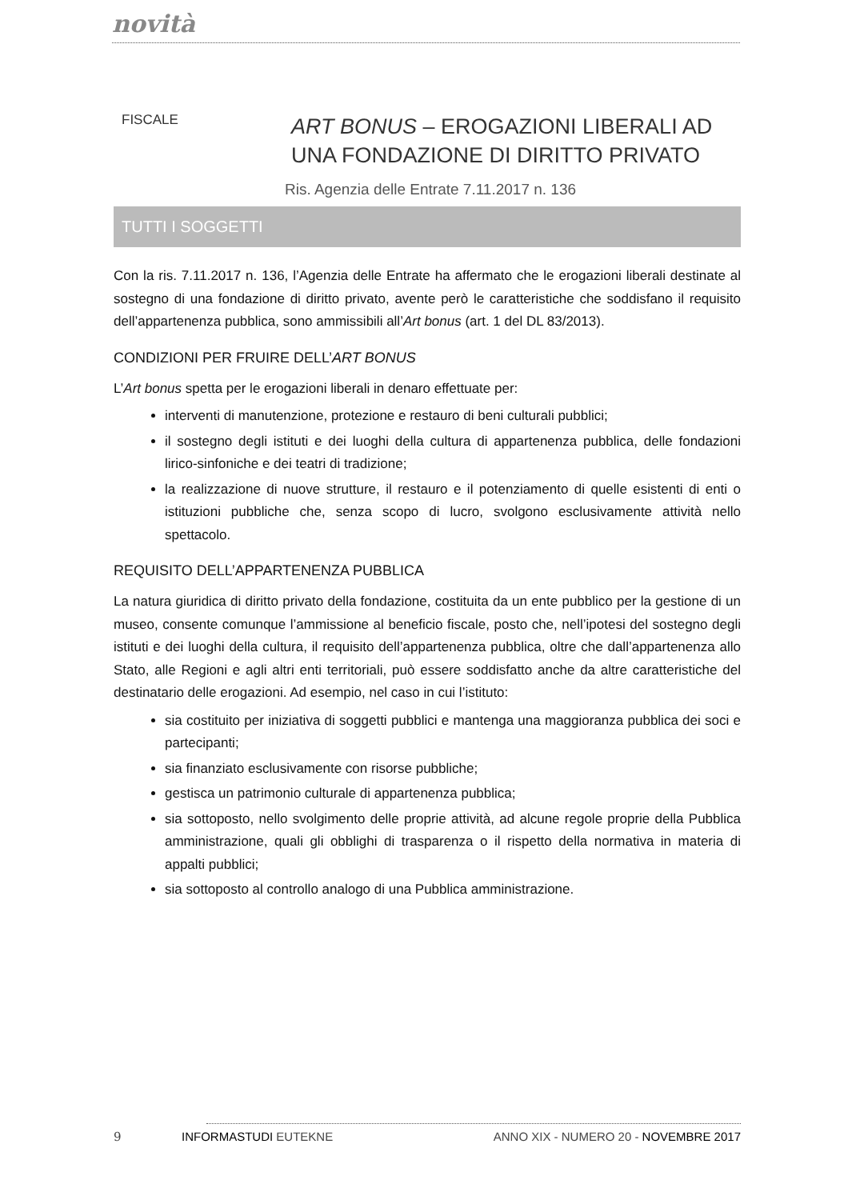novità
FISCALE
ART BONUS – EROGAZIONI LIBERALI AD
UNA FONDAZIONE DI DIRITTO PRIVATO
Ris. Agenzia delle Entrate 7.11.2017 n. 136
TUTTI I SOGGETTI
Con la ris. 7.11.2017 n. 136, l’Agenzia delle Entrate ha affermato che le erogazioni liberali destinate al sostegno di una fondazione di diritto privato, avente però le caratteristiche che soddisfano il requisito dell’appartenenza pubblica, sono ammissibili all’Art bonus (art. 1 del DL 83/2013).
CONDIZIONI PER FRUIRE DELL’ART BONUS
L’Art bonus spetta per le erogazioni liberali in denaro effettuate per:
interventi di manutenzione, protezione e restauro di beni culturali pubblici;
il sostegno degli istituti e dei luoghi della cultura di appartenenza pubblica, delle fondazioni lirico-sinfoniche e dei teatri di tradizione;
la realizzazione di nuove strutture, il restauro e il potenziamento di quelle esistenti di enti o istituzioni pubbliche che, senza scopo di lucro, svolgono esclusivamente attività nello spettacolo.
REQUISITO DELL’APPARTENENZA PUBBLICA
La natura giuridica di diritto privato della fondazione, costituita da un ente pubblico per la gestione di un museo, consente comunque l’ammissione al beneficio fiscale, posto che, nell’ipotesi del sostegno degli istituti e dei luoghi della cultura, il requisito dell’appartenenza pubblica, oltre che dall’appartenenza allo Stato, alle Regioni e agli altri enti territoriali, può essere soddisfatto anche da altre caratteristiche del destinatario delle erogazioni. Ad esempio, nel caso in cui l’istituto:
sia costituito per iniziativa di soggetti pubblici e mantenga una maggioranza pubblica dei soci e partecipanti;
sia finanziato esclusivamente con risorse pubbliche;
gestisca un patrimonio culturale di appartenenza pubblica;
sia sottoposto, nello svolgimento delle proprie attività, ad alcune regole proprie della Pubblica amministrazione, quali gli obblighi di trasparenza o il rispetto della normativa in materia di appalti pubblici;
sia sottoposto al controllo analogo di una Pubblica amministrazione.
9 INFORMASTUDI EUTEKNE ANNO XIX - NUMERO 20 - NOVEMBRE 2017